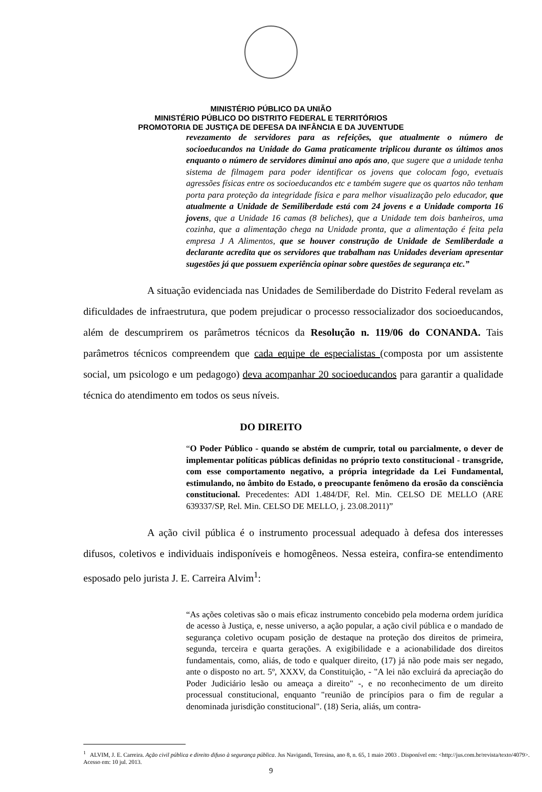MINISTÉRIO PÚBLICO DA UNIÃO
MINISTÉRIO PÚBLICO DO DISTRITO FEDERAL E TERRITÓRIOS
PROMOTORIA DE JUSTIÇA DE DEFESA DA INFÂNCIA E DA JUVENTUDE
revezamento de servidores para as refeições, que atualmente o número de socioeducandos na Unidade do Gama praticamente triplicou durante os últimos anos enquanto o número de servidores diminui ano após ano, que sugere que a unidade tenha sistema de filmagem para poder identificar os jovens que colocam fogo, evetuais agressões físicas entre os socioeducandos etc e também sugere que os quartos não tenham porta para proteção da integridade física e para melhor visualização pelo educador, que atualmente a Unidade de Semiliberdade está com 24 jovens e a Unidade comporta 16 jovens, que a Unidade 16 camas (8 beliches), que a Unidade tem dois banheiros, uma cozinha, que a alimentação chega na Unidade pronta, que a alimentação é feita pela empresa J A Alimentos, que se houver construção de Unidade de Semliberdade a declarante acredita que os servidores que trabalham nas Unidades deveriam apresentar sugestões já que possuem experiência opinar sobre questões de segurança etc.”
A situação evidenciada nas Unidades de Semiliberdade do Distrito Federal revelam as dificuldades de infraestrutura, que podem prejudicar o processo ressocializador dos socioeducandos, além de descumprirem os parâmetros técnicos da Resolução n. 119/06 do CONANDA. Tais parâmetros técnicos compreendem que cada equipe de especialistas (composta por um assistente social, um psicologo e um pedagogo) deva acompanhar 20 socioeducandos para garantir a qualidade técnica do atendimento em todos os seus níveis.
DO DIREITO
“O Poder Público - quando se abstém de cumprir, total ou parcialmente, o dever de implementar políticas públicas definidas no próprio texto constitucional - transgride, com esse comportamento negativo, a própria integridade da Lei Fundamental, estimulando, no âmbito do Estado, o preocupante fenômeno da erosão da consciência constitucional. Precedentes: ADI 1.484/DF, Rel. Min. CELSO DE MELLO (ARE 639337/SP, Rel. Min. CELSO DE MELLO, j. 23.08.2011)”
A ação civil pública é o instrumento processual adequado à defesa dos interesses difusos, coletivos e individuais indisponíveis e homogêneos. Nessa esteira, confira-se entendimento esposado pelo jurista J. E. Carreira Alvim<sup>1</sup>:
“As ações coletivas são o mais eficaz instrumento concebido pela moderna ordem jurídica de acesso à Justiça, e, nesse universo, a ação popular, a ação civil pública e o mandado de segurança coletivo ocupam posição de destaque na proteção dos direitos de primeira, segunda, terceira e quarta gerações. A exigibilidade e a acionabilidade dos direitos fundamentais, como, aliás, de todo e qualquer direito, (17) já não pode mais ser negado, ante o disposto no art. 5º, XXXV, da Constituição, - "A lei não excluirá da apreciação do Poder Judiciário lesão ou ameaça a direito" -, e no reconhecimento de um direito processual constitucional, enquanto "reunião de princípios para o fim de regular a denominada jurisdição constitucional". (18) Seria, aliás, um contra-
<sup>1</sup> ALVIM, J. E. Carreira. Ação civil pública e direito difuso à segurança pública. Jus Navigandi, Teresina, ano 8, n. 65, 1 maio 2003 . Disponível em: <http://jus.com.br/revista/texto/4079>. Acesso em: 10 jul. 2013.
9